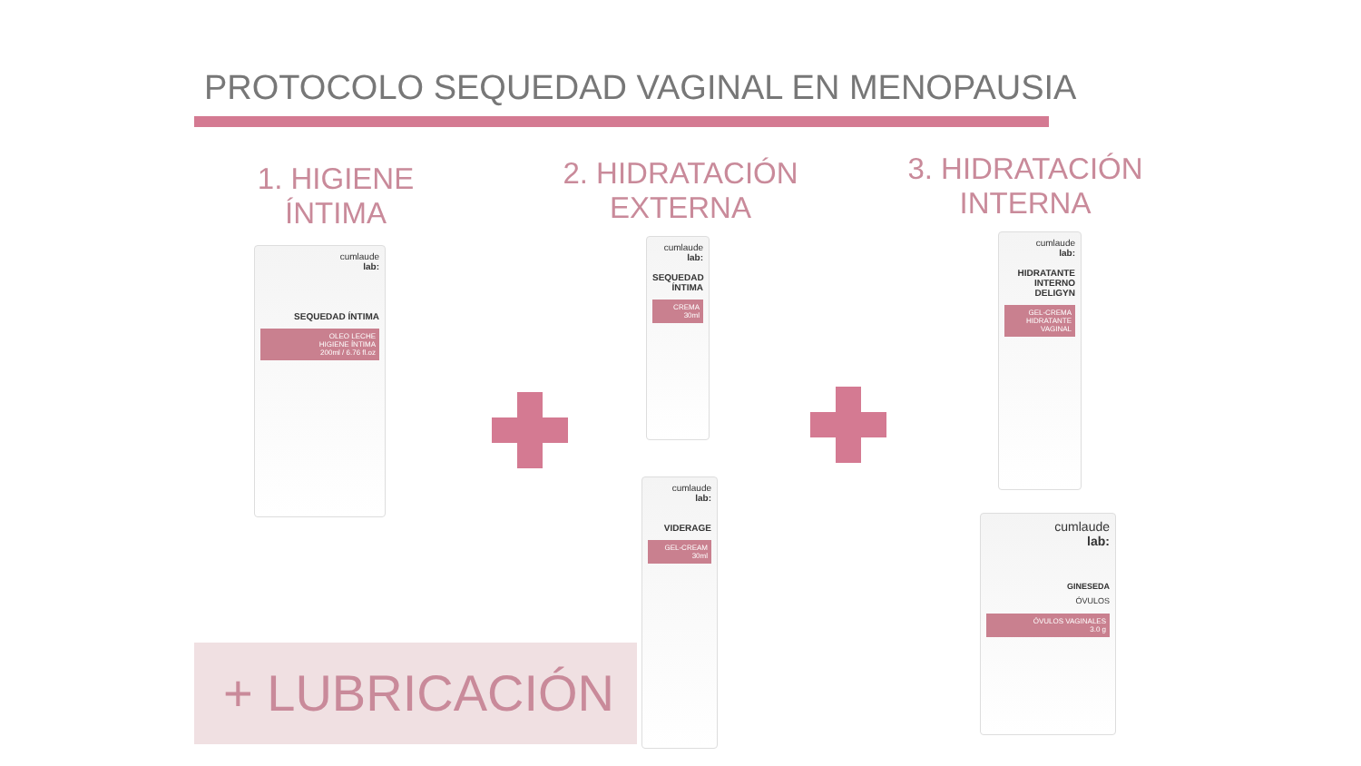PROTOCOLO SEQUEDAD VAGINAL EN MENOPAUSIA
1. HIGIENE ÍNTIMA
2. HIDRATACIÓN
EXTERNA
3. HIDRATACIÓN
INTERNA
cumlaude
lab:
SEQUEDAD ÍNTIMA
OLEO LECHE
HIGIENE ÍNTIMA
200ml / 6.76 fl.oz
cumlaude
lab:
SEQUEDAD ÍNTIMA
CREMA
30ml
cumlaude
lab:
VIDERAGE
GEL-CREAM
30ml
cumlaude
lab:
HIDRATANTE INTERNO DELIGYN
GEL-CREMA
HIDRATANTE VAGINAL
cumlaude
lab:
GINESEDA
ÓVULOS
ÓVULOS VAGINALES
3.0 g
+ LUBRICACIÓN